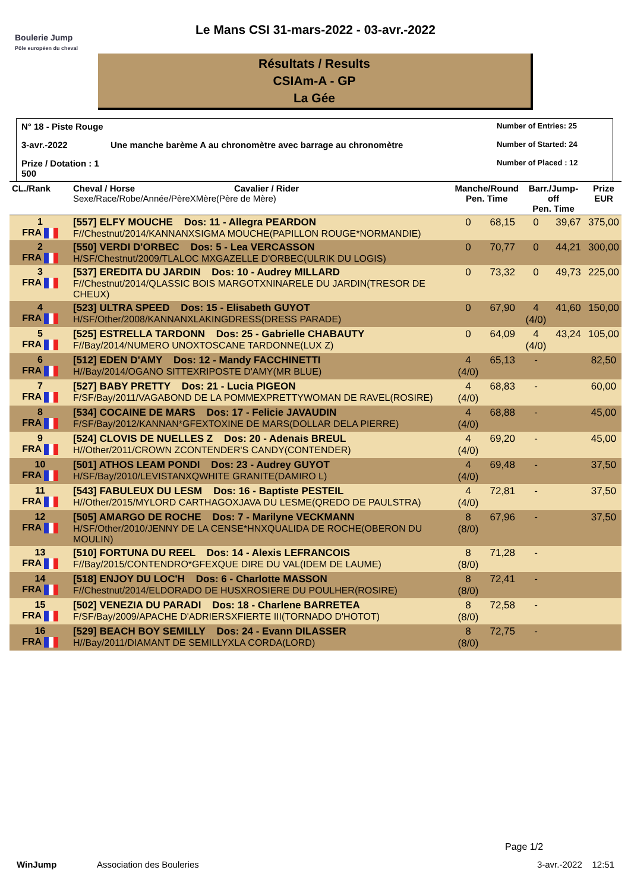Boulerie Jump
Pôle européen du cheval
Le Mans CSI 31-mars-2022 - 03-avr.-2022
Résultats / Results
CSIAm-A - GP
La Gée
N° 18 - Piste Rouge
Number of Entries: 25
3-avr.-2022
Une manche barème A au chronomètre avec barrage au chronomètre
Number of Started: 24
Prize / Dotation : 1 500
Number of Placed : 12
| CL./Rank | Cheval / Horse Cavalier / Rider Sexe/Race/Robe/Année/PèreXMère(Père de Mère) | Manche/Round Pen. Time | | Barr./Jump-off Pen. Time | | Prize EUR |
| --- | --- | --- | --- | --- | --- | --- |
| 1 FRA | [557] ELFY MOUCHE Dos: 11 - Allegra PEARDON F//Chestnut/2014/KANNANXSIGMA MOUCHE(PAPILLON ROUGE*NORMANDIE) | 0 | 68,15 | 0 | 39,67 | 375,00 |
| 2 FRA | [550] VERDI D'ORBEC Dos: 5 - Lea VERCASSON H/SF/Chestnut/2009/TLALOC MXGAZELLE D'ORBEC(ULRIK DU LOGIS) | 0 | 70,77 | 0 | 44,21 | 300,00 |
| 3 FRA | [537] EREDITA DU JARDIN Dos: 10 - Audrey MILLARD F//Chestnut/2014/QLASSIC BOIS MARGOTXNINARELE DU JARDIN(TRESOR DE CHEUX) | 0 | 73,32 | 0 | 49,73 | 225,00 |
| 4 FRA | [523] ULTRA SPEED Dos: 15 - Elisabeth GUYOT H/SF/Other/2008/KANNANXLAKINGDRESS(DRESS PARADE) | 0 | 67,90 | 4 (4/0) | 41,60 | 150,00 |
| 5 FRA | [525] ESTRELLA TARDONN Dos: 25 - Gabrielle CHABAUTY F//Bay/2014/NUMERO UNOXTOSCANE TARDONNE(LUX Z) | 0 | 64,09 | 4 (4/0) | 43,24 | 105,00 |
| 6 FRA | [512] EDEN D'AMY Dos: 12 - Mandy FACCHINETTI H//Bay/2014/OGANO SITTEXRIPOSTE D'AMY(MR BLUE) | 4 (4/0) | 65,13 | - | | 82,50 |
| 7 FRA | [527] BABY PRETTY Dos: 21 - Lucia PIGEON F/SF/Bay/2011/VAGABOND DE LA POMMEXPRETTYWOMAN DE RAVEL(ROSIRE) | 4 (4/0) | 68,83 | - | | 60,00 |
| 8 FRA | [534] COCAINE DE MARS Dos: 17 - Felicie JAVAUDIN F/SF/Bay/2012/KANNAN*GFEXTOXINE DE MARS(DOLLAR DELA PIERRE) | 4 (4/0) | 68,88 | - | | 45,00 |
| 9 FRA | [524] CLOVIS DE NUELLES Z Dos: 20 - Adenais BREUL H//Other/2011/CROWN ZCONTENDER'S CANDY(CONTENDER) | 4 (4/0) | 69,20 | - | | 45,00 |
| 10 FRA | [501] ATHOS LEAM PONDI Dos: 23 - Audrey GUYOT H/SF/Bay/2010/LEVISTANXQWHITE GRANITE(DAMIRO L) | 4 (4/0) | 69,48 | - | | 37,50 |
| 11 FRA | [543] FABULEUX DU LESM Dos: 16 - Baptiste PESTEIL H//Other/2015/MYLORD CARTHAGOXJAVA DU LESME(QREDO DE PAULSTRA) | 4 (4/0) | 72,81 | - | | 37,50 |
| 12 FRA | [505] AMARGO DE ROCHE Dos: 7 - Marilyne VECKMANN H/SF/Other/2010/JENNY DE LA CENSE*HNXQUALIDA DE ROCHE(OBERON DU MOULIN) | 8 (8/0) | 67,96 | - | | 37,50 |
| 13 FRA | [510] FORTUNA DU REEL Dos: 14 - Alexis LEFRANCOIS F//Bay/2015/CONTENDRO*GFEXQUE DIRE DU VAL(IDEM DE LAUME) | 8 (8/0) | 71,28 | - | | |
| 14 FRA | [518] ENJOY DU LOC'H Dos: 6 - Charlotte MASSON F//Chestnut/2014/ELDORADO DE HUSXROSIERE DU POULHER(ROSIRE) | 8 (8/0) | 72,41 | - | | |
| 15 FRA | [502] VENEZIA DU PARADI Dos: 18 - Charlene BARRETEA F/SF/Bay/2009/APACHE D'ADRIERSXFIERTE III(TORNADO D'HOTOT) | 8 (8/0) | 72,58 | - | | |
| 16 FRA | [529] BEACH BOY SEMILLY Dos: 24 - Evann DILASSER H//Bay/2011/DIAMANT DE SEMILLYXLA CORDA(LORD) | 8 (8/0) | 72,75 | - | | |
Page 1/2
WinJump Association des Bouleries 3-avr.-2022 12:51